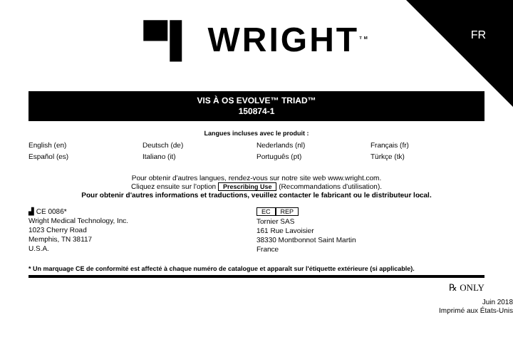FR
▀▌ WRIGHT<sup>TM</sup>
VIS À OS EVOLVE™ TRIAD™
150874-1
Langues incluses avec le produit :
English (en) Deutsch (de) Nederlands (nl) Français (fr) Español (es) Italiano (it) Português (pt) Türkçe (tk)
Pour obtenir d'autres langues, rendez-vous sur notre site web www.wright.com.
Cliquez ensuite sur l'option Prescribing Use (Recommandations d'utilisation).
Pour obtenir d'autres informations et traductions, veuillez contacter le fabricant ou le distributeur local.
▟ CE 0086*
Wright Medical Technology, Inc.
1023 Cherry Road
Memphis, TN 38117
U.S.A.
EC REP
Tornier SAS
161 Rue Lavoisier
38330 Montbonnot Saint Martin
France
* Un marquage CE de conformité est affecté à chaque numéro de catalogue et apparaît sur l'étiquette extérieure (si applicable).
℞ ONLY
Juin 2018
Imprimé aux États-Unis